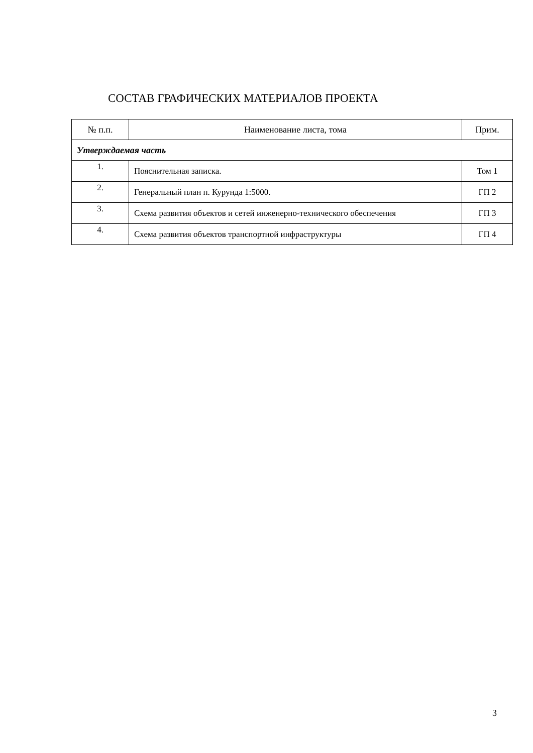СОСТАВ ГРАФИЧЕСКИХ МАТЕРИАЛОВ ПРОЕКТА
| № п.п. | Наименование листа, тома | Прим. |
| --- | --- | --- |
| Утверждаемая часть | | |
| 1. | Пояснительная записка. | Том 1 |
| 2. | Генеральный план п. Курунда 1:5000. | ГП 2 |
| 3. | Схема развития объектов и сетей инженерно-технического обеспечения | ГП 3 |
| 4. | Схема развития объектов транспортной инфраструктуры | ГП 4 |
3